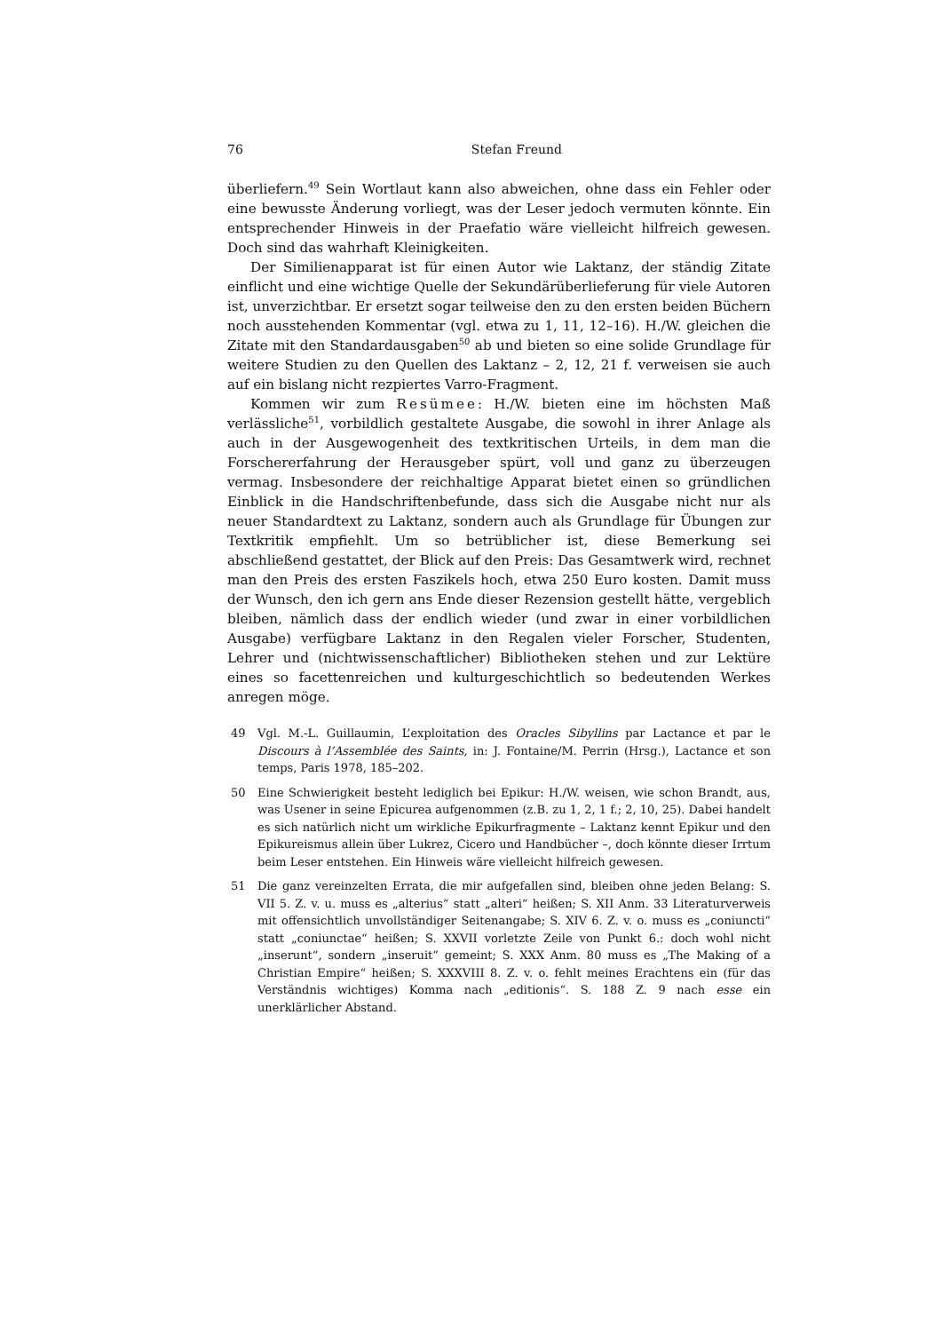76 Stefan Freund
überliefern.<sup>49</sup> Sein Wortlaut kann also abweichen, ohne dass ein Fehler oder eine bewusste Änderung vorliegt, was der Leser jedoch vermuten könnte. Ein entsprechender Hinweis in der Praefatio wäre vielleicht hilfreich gewesen. Doch sind das wahrhaft Kleinigkeiten.
Der Similienapparat ist für einen Autor wie Laktanz, der ständig Zitate einflicht und eine wichtige Quelle der Sekundärüberlieferung für viele Autoren ist, unverzichtbar. Er ersetzt sogar teilweise den zu den ersten beiden Büchern noch ausstehenden Kommentar (vgl. etwa zu 1, 11, 12–16). H./W. gleichen die Zitate mit den Standardausgaben<sup>50</sup> ab und bieten so eine solide Grundlage für weitere Studien zu den Quellen des Laktanz – 2, 12, 21 f. verweisen sie auch auf ein bislang nicht rezpiertes Varro-Fragment.
Kommen wir zum Resümee: H./W. bieten eine im höchsten Maß verlässliche<sup>51</sup>, vorbildlich gestaltete Ausgabe, die sowohl in ihrer Anlage als auch in der Ausgewogenheit des textkritischen Urteils, in dem man die Forschererfahrung der Herausgeber spürt, voll und ganz zu überzeugen vermag. Insbesondere der reichhaltige Apparat bietet einen so gründlichen Einblick in die Handschriftenbefunde, dass sich die Ausgabe nicht nur als neuer Standardtext zu Laktanz, sondern auch als Grundlage für Übungen zur Textkritik empfiehlt. Um so betrüblicher ist, diese Bemerkung sei abschließend gestattet, der Blick auf den Preis: Das Gesamtwerk wird, rechnet man den Preis des ersten Faszikels hoch, etwa 250 Euro kosten. Damit muss der Wunsch, den ich gern ans Ende dieser Rezension gestellt hätte, vergeblich bleiben, nämlich dass der endlich wieder (und zwar in einer vorbildlichen Ausgabe) verfügbare Laktanz in den Regalen vieler Forscher, Studenten, Lehrer und (nichtwissenschaftlicher) Bibliotheken stehen und zur Lektüre eines so facettenreichen und kulturgeschichtlich so bedeutenden Werkes anregen möge.
49 Vgl. M.-L. Guillaumin, L’exploitation des Oracles Sibyllins par Lactance et par le Discours à l’Assemblée des Saints, in: J. Fontaine/M. Perrin (Hrsg.), Lactance et son temps, Paris 1978, 185–202.
50 Eine Schwierigkeit besteht lediglich bei Epikur: H./W. weisen, wie schon Brandt, aus, was Usener in seine Epicurea aufgenommen (z.B. zu 1, 2, 1 f.; 2, 10, 25). Dabei handelt es sich natürlich nicht um wirkliche Epikurfragmente – Laktanz kennt Epikur und den Epikureismus allein über Lukrez, Cicero und Handbücher –, doch könnte dieser Irrtum beim Leser entstehen. Ein Hinweis wäre vielleicht hilfreich gewesen.
51 Die ganz vereinzelten Errata, die mir aufgefallen sind, bleiben ohne jeden Belang: S. VII 5. Z. v. u. muss es „alterius“ statt „alteri“ heißen; S. XII Anm. 33 Literaturverweis mit offensichtlich unvollständiger Seitenangabe; S. XIV 6. Z. v. o. muss es „coniuncti“ statt „coniunctae“ heißen; S. XXVII vorletzte Zeile von Punkt 6.: doch wohl nicht „inserunt“, sondern „inseruit“ gemeint; S. XXX Anm. 80 muss es „The Making of a Christian Empire“ heißen; S. XXXVIII 8. Z. v. o. fehlt meines Erachtens ein (für das Verständnis wichtiges) Komma nach „editionis“. S. 188 Z. 9 nach esse ein unerklärlicher Abstand.